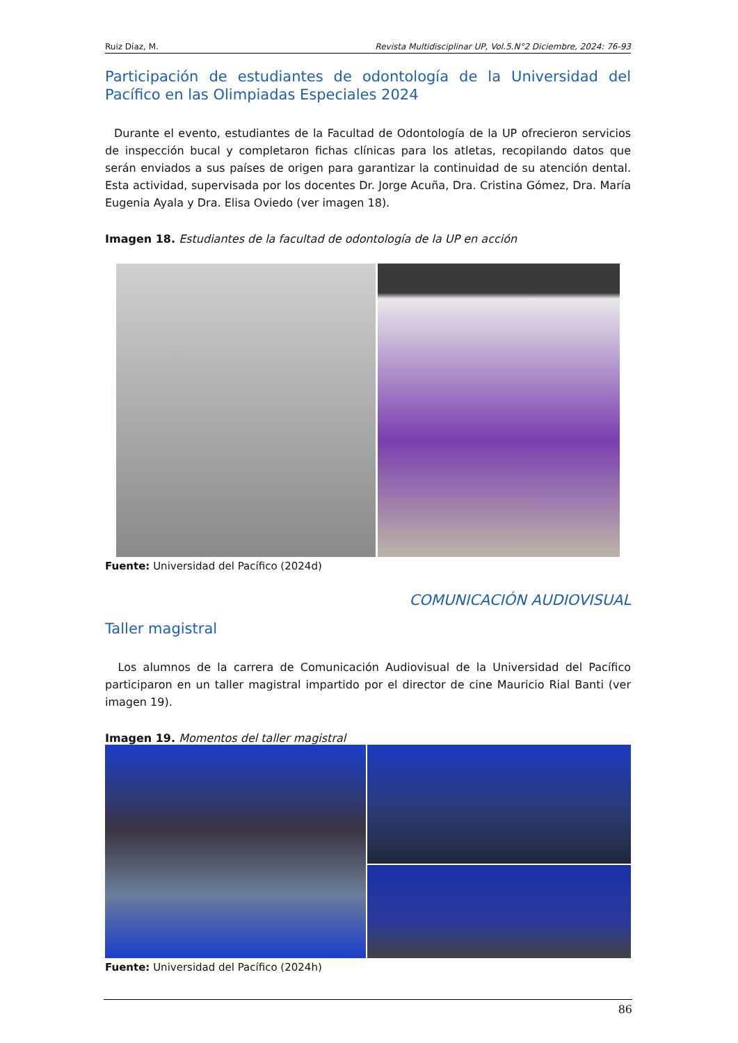Ruiz Díaz, M. Revista Multidisciplinar UP, Vol.5.N°2 Diciembre, 2024: 76-93
Participación de estudiantes de odontología de la Universidad del Pacífico en las Olimpiadas Especiales 2024
Durante el evento, estudiantes de la Facultad de Odontología de la UP ofrecieron servicios de inspección bucal y completaron fichas clínicas para los atletas, recopilando datos que serán enviados a sus países de origen para garantizar la continuidad de su atención dental. Esta actividad, supervisada por los docentes Dr. Jorge Acuña, Dra. Cristina Gómez, Dra. María Eugenia Ayala y Dra. Elisa Oviedo (ver imagen 18).
Imagen 18. Estudiantes de la facultad de odontología de la UP en acción
Fuente: Universidad del Pacífico (2024d)
COMUNICACIÓN AUDIOVISUAL
Taller magistral
Los alumnos de la carrera de Comunicación Audiovisual de la Universidad del Pacífico participaron en un taller magistral impartido por el director de cine Mauricio Rial Banti (ver imagen 19).
Imagen 19. Momentos del taller magistral
Fuente: Universidad del Pacífico (2024h)
86